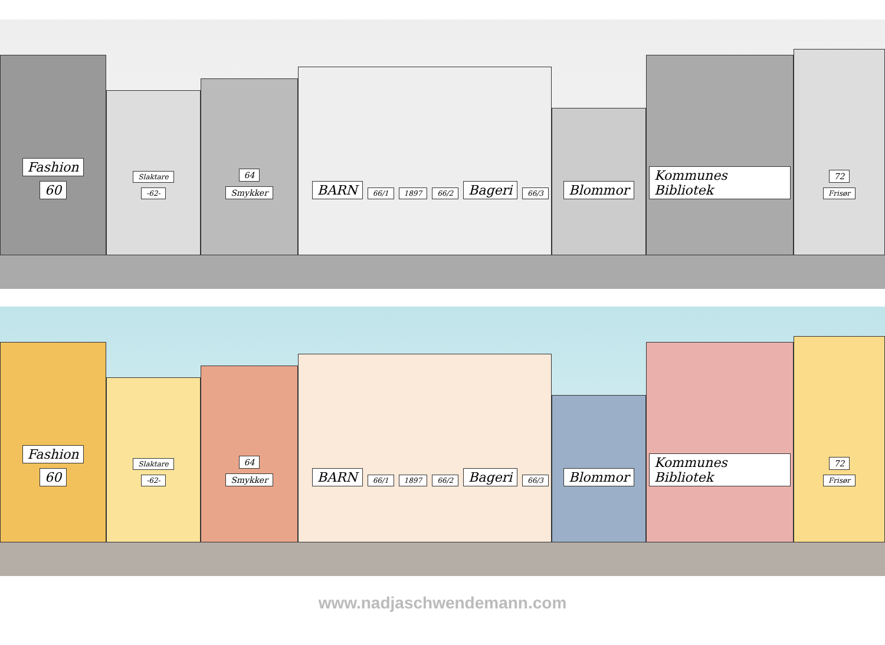Fashion
60
Slaktare
-62-
64
Smykker
BARN 66/1 1897 66/2 Bageri 66/3
Blommor
Kommunes Bibliotek
72
Frisør
Fashion
60
Slaktare
-62-
64
Smykker
BARN 66/1 1897 66/2 Bageri 66/3
Blommor
Kommunes Bibliotek
72
Frisør
www.nadjaschwendemann.com